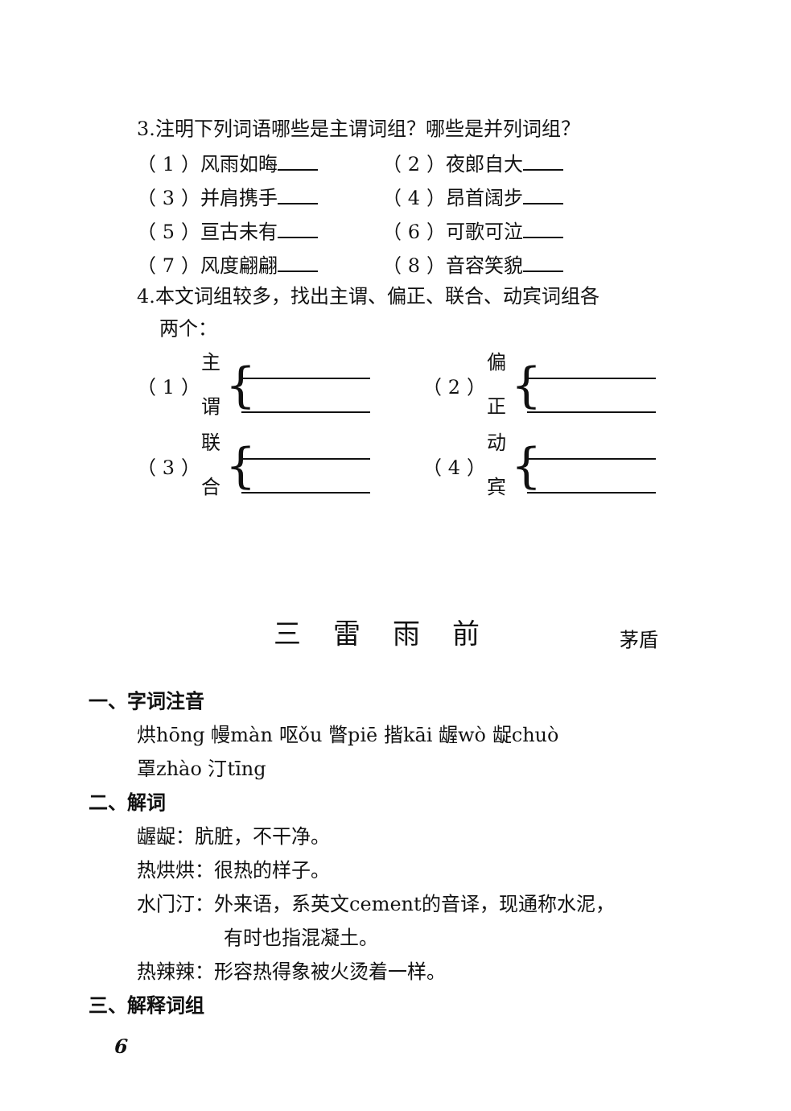3.注明下列词语哪些是主谓词组？哪些是并列词组？
（ 1 ）风雨如晦 （ 2 ）夜郎自大
（ 3 ）并肩携手 （ 4 ）昂首阔步
（ 5 ）亘古未有 （ 6 ）可歌可泣
（ 7 ）风度翩翩 （ 8 ）音容笑貌
4.本文词组较多，找出主谓、偏正、联合、动宾词组各
两个：
（ 1 ） 主
谓 {
（ 2 ） 偏
正 {
（ 3 ） 联
合 {
（ 4 ） 动
宾 {
三雷雨前 茅盾
一、字词注音
烘hōng 幔màn 呕ǒu 瞥piē 揩kāi 龌wò 龊chuò
罩zhào 汀tīng
二、解词
龌龊：肮脏，不干净。
热烘烘：很热的样子。
水门汀：外来语，系英文cement的音译，现通称水泥，
有时也指混凝土。
热辣辣：形容热得象被火烫着一样。
三、解释词组
6